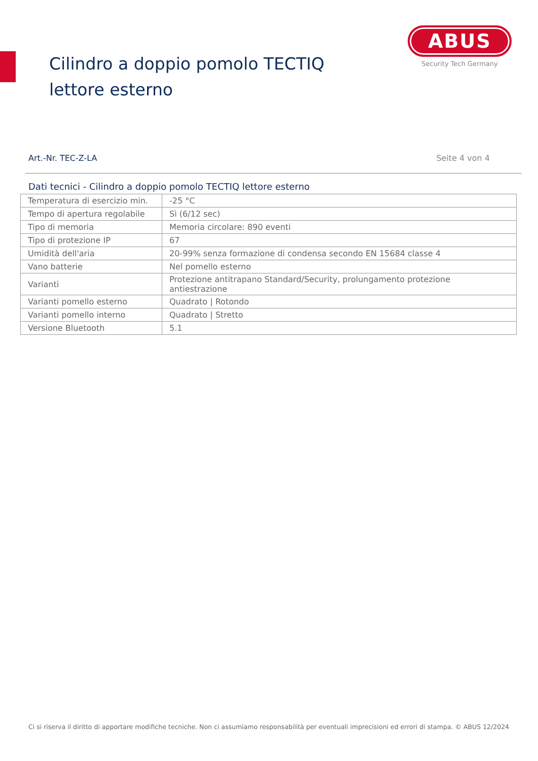Cilindro a doppio pomolo TECTIQ lettore esterno
ABUS
Security Tech Germany
Art.-Nr. TEC-Z-LA Seite 4 von 4
Dati tecnici - Cilindro a doppio pomolo TECTIQ lettore esterno
| Temperatura di esercizio min. | -25 °C |
| Tempo di apertura regolabile | Sì (6/12 sec) |
| Tipo di memoria | Memoria circolare: 890 eventi |
| Tipo di protezione IP | 67 |
| Umidità dell'aria | 20-99% senza formazione di condensa secondo EN 15684 classe 4 |
| Vano batterie | Nel pomello esterno |
| Varianti | Protezione antitrapano Standard/Security, prolungamento protezione antiestrazione |
| Varianti pomello esterno | Quadrato / Rotondo |
| Varianti pomello interno | Quadrato / Stretto |
| Versione Bluetooth | 5.1 |
Ci si riserva il diritto di apportare modifiche tecniche. Non ci assumiamo responsabilità per eventuali imprecisioni ed errori di stampa. © ABUS 12/2024